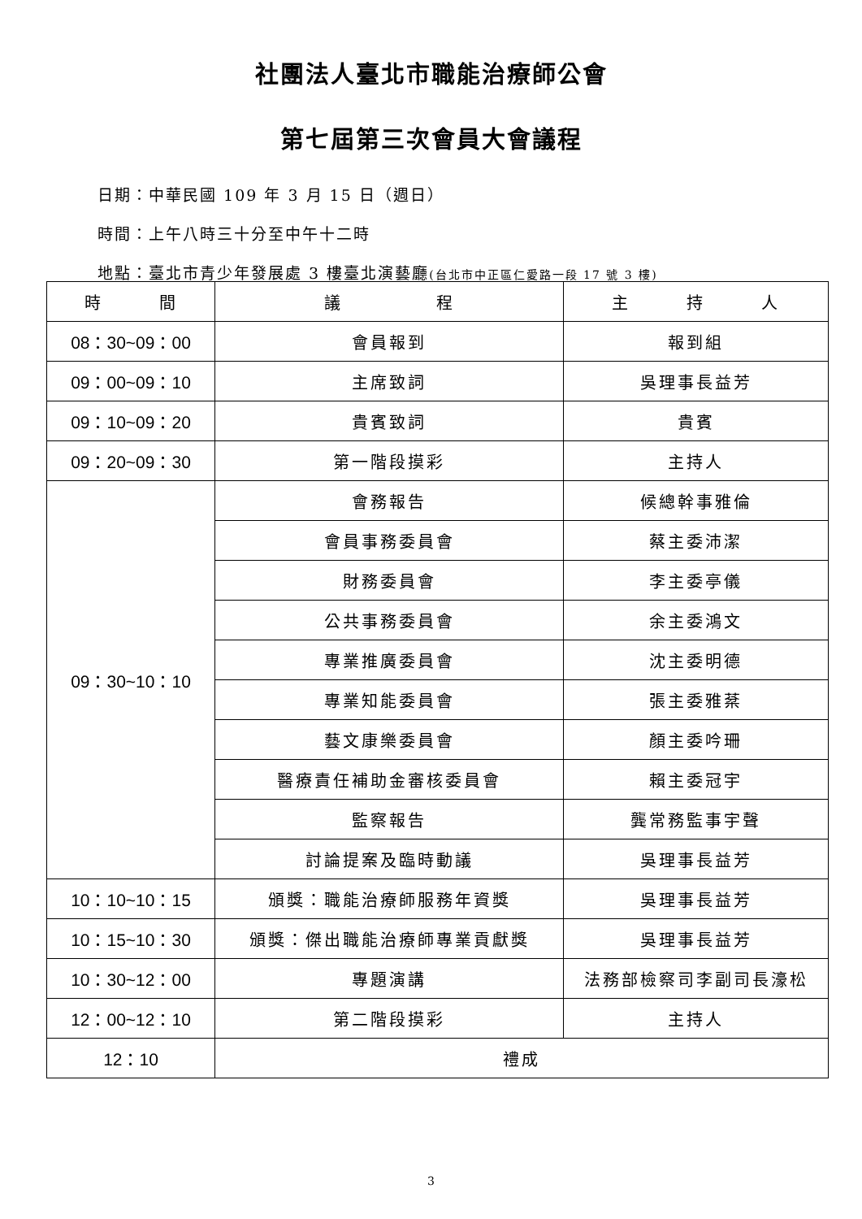社團法人臺北市職能治療師公會
第七屆第三次會員大會議程
日期：中華民國 109 年 3 月 15 日（週日）
時間：上午八時三十分至中午十二時
地點：臺北市青少年發展處 3 樓臺北演藝廳(台北市中正區仁愛路一段 17 號 3 樓)
| 時 間 | 議 程 | 主 持 人 |
| --- | --- | --- |
| 08：30~09：00 | 會員報到 | 報到組 |
| 09：00~09：10 | 主席致詞 | 吳理事長益芳 |
| 09：10~09：20 | 貴賓致詞 | 貴賓 |
| 09：20~09：30 | 第一階段摸彩 | 主持人 |
| 09：30~10：10 | 會務報告 | 候總幹事雅倫 |
| | 會員事務委員會 | 蔡主委沛潔 |
| | 財務委員會 | 李主委亭儀 |
| | 公共事務委員會 | 余主委鴻文 |
| | 專業推廣委員會 | 沈主委明德 |
| | 專業知能委員會 | 張主委雅棻 |
| | 藝文康樂委員會 | 顏主委吟珊 |
| | 醫療責任補助金審核委員會 | 賴主委冠宇 |
| | 監察報告 | 龔常務監事宇聲 |
| | 討論提案及臨時動議 | 吳理事長益芳 |
| 10：10~10：15 | 頒獎：職能治療師服務年資獎 | 吳理事長益芳 |
| 10：15~10：30 | 頒獎：傑出職能治療師專業貢獻獎 | 吳理事長益芳 |
| 10：30~12：00 | 專題演講 | 法務部檢察司李副司長濠松 |
| 12：00~12：10 | 第二階段摸彩 | 主持人 |
| 12：10 | 禮成 | |
3